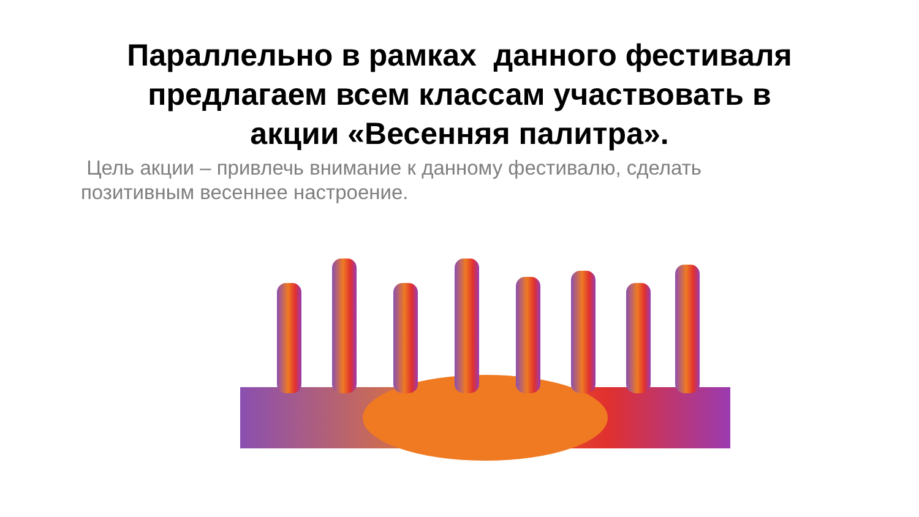Параллельно в рамках данного фестиваля
предлагаем всем классам участвовать в
акции «Весенняя палитра».
Цель акции – привлечь внимание к данному фестивалю, сделать позитивным весеннее настроение.